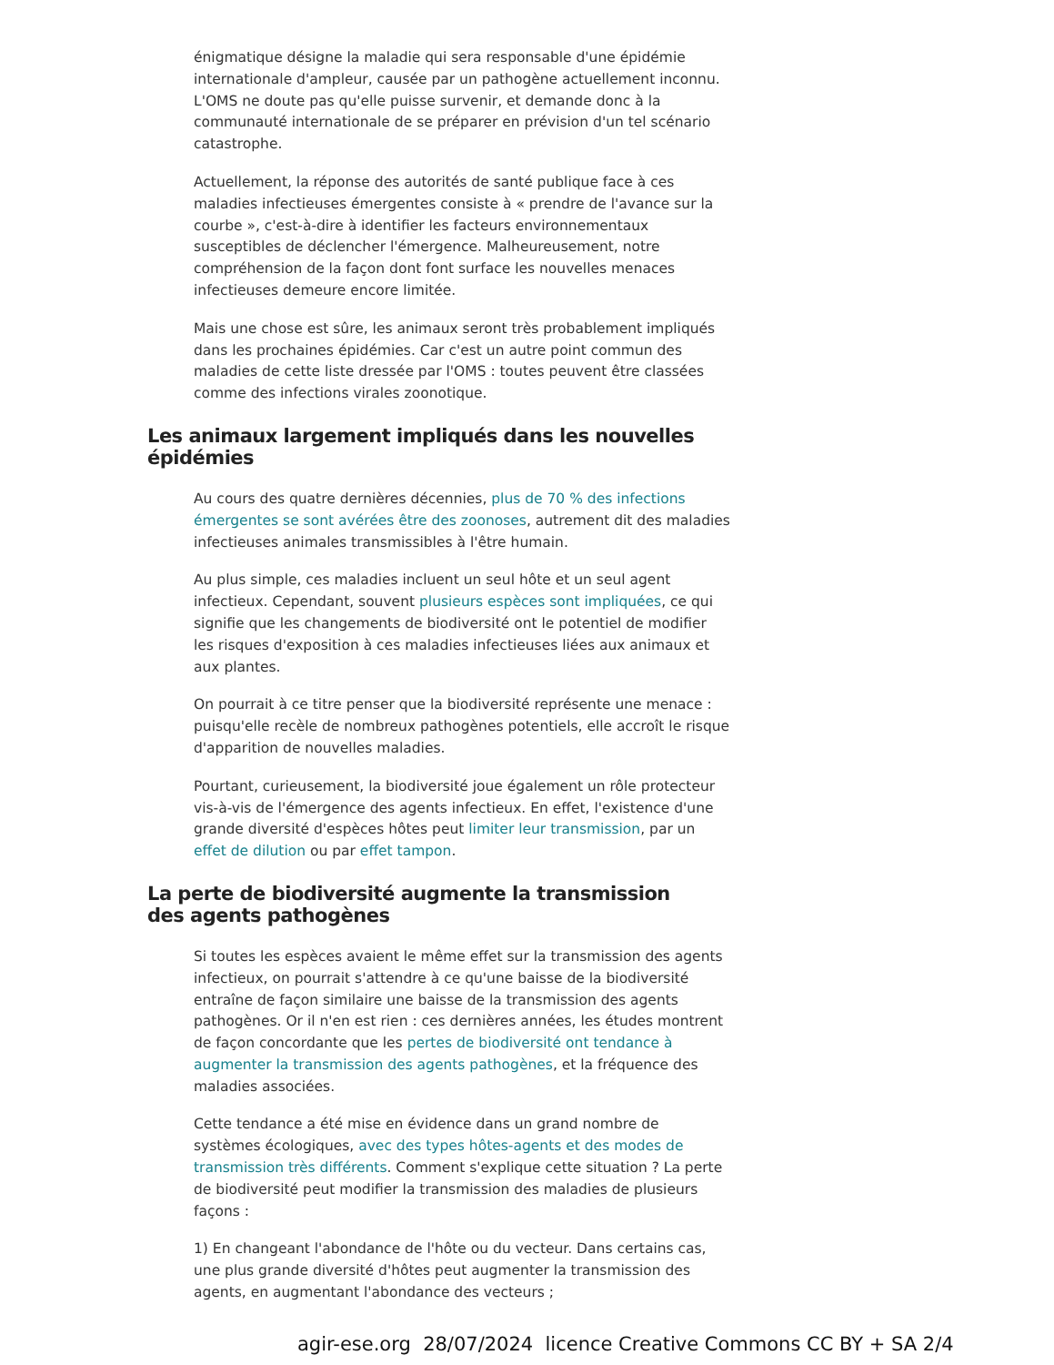énigmatique désigne la maladie qui sera responsable d'une épidémie internationale d'ampleur, causée par un pathogène actuellement inconnu. L'OMS ne doute pas qu'elle puisse survenir, et demande donc à la communauté internationale de se préparer en prévision d'un tel scénario catastrophe.
Actuellement, la réponse des autorités de santé publique face à ces maladies infectieuses émergentes consiste à « prendre de l'avance sur la courbe », c'est-à-dire à identifier les facteurs environnementaux susceptibles de déclencher l'émergence. Malheureusement, notre compréhension de la façon dont font surface les nouvelles menaces infectieuses demeure encore limitée.
Mais une chose est sûre, les animaux seront très probablement impliqués dans les prochaines épidémies. Car c'est un autre point commun des maladies de cette liste dressée par l'OMS : toutes peuvent être classées comme des infections virales zoonotique.
Les animaux largement impliqués dans les nouvelles épidémies
Au cours des quatre dernières décennies, plus de 70 % des infections émergentes se sont avérées être des zoonoses, autrement dit des maladies infectieuses animales transmissibles à l'être humain.
Au plus simple, ces maladies incluent un seul hôte et un seul agent infectieux. Cependant, souvent plusieurs espèces sont impliquées, ce qui signifie que les changements de biodiversité ont le potentiel de modifier les risques d'exposition à ces maladies infectieuses liées aux animaux et aux plantes.
On pourrait à ce titre penser que la biodiversité représente une menace : puisqu'elle recèle de nombreux pathogènes potentiels, elle accroît le risque d'apparition de nouvelles maladies.
Pourtant, curieusement, la biodiversité joue également un rôle protecteur vis-à-vis de l'émergence des agents infectieux. En effet, l'existence d'une grande diversité d'espèces hôtes peut limiter leur transmission, par un effet de dilution ou par effet tampon.
La perte de biodiversité augmente la transmission des agents pathogènes
Si toutes les espèces avaient le même effet sur la transmission des agents infectieux, on pourrait s'attendre à ce qu'une baisse de la biodiversité entraîne de façon similaire une baisse de la transmission des agents pathogènes. Or il n'en est rien : ces dernières années, les études montrent de façon concordante que les pertes de biodiversité ont tendance à augmenter la transmission des agents pathogènes, et la fréquence des maladies associées.
Cette tendance a été mise en évidence dans un grand nombre de systèmes écologiques, avec des types hôtes-agents et des modes de transmission très différents. Comment s'explique cette situation ? La perte de biodiversité peut modifier la transmission des maladies de plusieurs façons :
1) En changeant l'abondance de l'hôte ou du vecteur. Dans certains cas, une plus grande diversité d'hôtes peut augmenter la transmission des agents, en augmentant l'abondance des vecteurs ;
agir-ese.org 28/07/2024 licence Creative Commons CC BY + SA 2/4